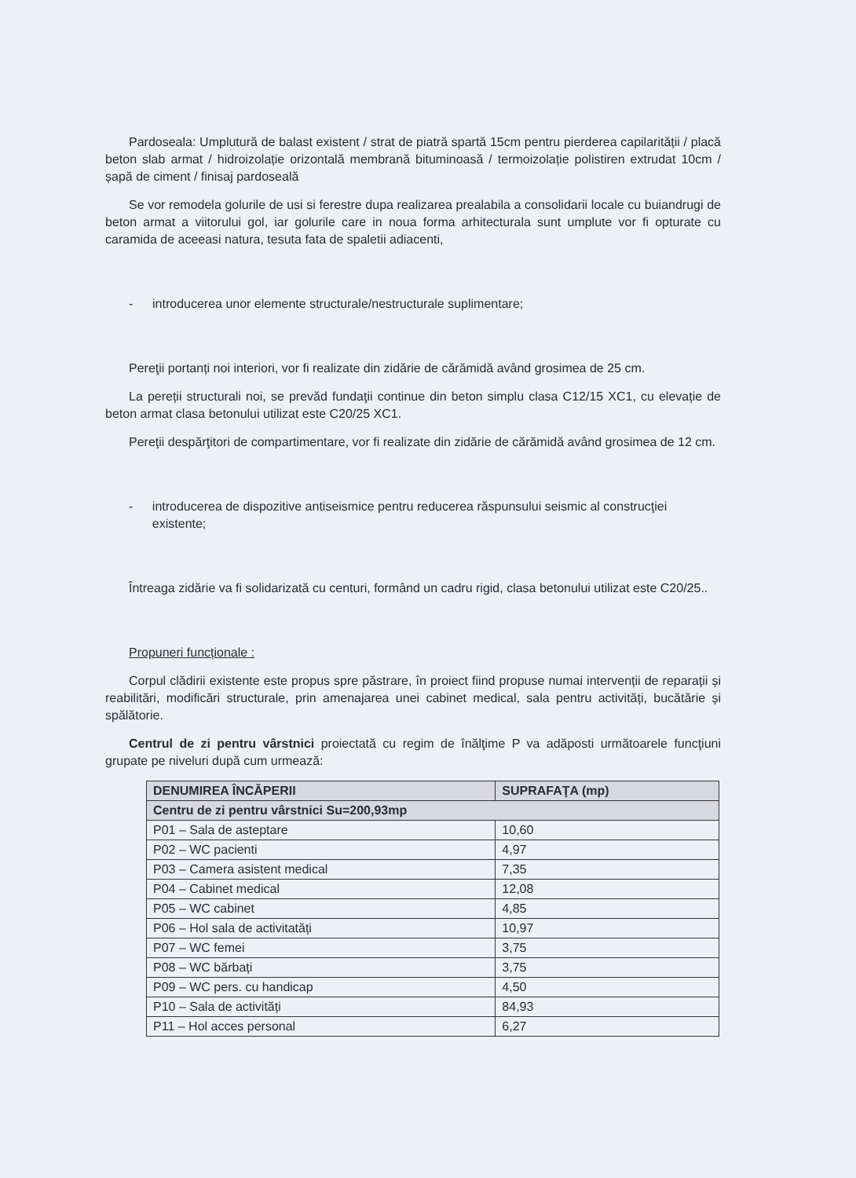Pardoseala: Umplutură de balast existent / strat de piatră spartă 15cm pentru pierderea capilarității / placă beton slab armat / hidroizolație orizontală membrană bituminoasă / termoizolație polistiren extrudat 10cm / șapă de ciment / finisaj pardoseală
Se vor remodela golurile de usi si ferestre dupa realizarea prealabila a consolidarii locale cu buiandrugi de beton armat a viitorului gol, iar golurile care in noua forma arhitecturala sunt umplute vor fi opturate cu caramida de aceeasi natura, tesuta fata de spaletii adiacenti,
- introducerea unor elemente structurale/nestructurale suplimentare;
Pereţii portanți noi interiori, vor fi realizate din zidărie de cărămidă având grosimea de 25 cm.
La pereții structurali noi, se prevăd fundaţii continue din beton simplu clasa C12/15 XC1, cu elevație de beton armat clasa betonului utilizat este C20/25 XC1.
Pereţii despărţitori de compartimentare, vor fi realizate din zidărie de cărămidă având grosimea de 12 cm.
- introducerea de dispozitive antiseismice pentru reducerea răspunsului seismic al construcţiei existente;
Întreaga zidărie va fi solidarizată cu centuri, formând un cadru rigid, clasa betonului utilizat este C20/25..
Propuneri funcționale :
Corpul clădirii existente este propus spre păstrare, în proiect fiind propuse numai intervenții de reparații și reabilitări, modificări structurale, prin amenajarea unei cabinet medical, sala pentru activități, bucătărie și spălătorie.
Centrul de zi pentru vârstnici proiectată cu regim de înălţime P va adăposti următoarele funcţiuni grupate pe niveluri după cum urmează:
| DENUMIREA ÎNCĂPERII | SUPRAFAŢA (mp) |
| --- | --- |
| Centru de zi pentru vârstnici Su=200,93mp | |
| P01 – Sala de asteptare | 10,60 |
| P02 – WC pacienti | 4,97 |
| P03 – Camera asistent medical | 7,35 |
| P04 – Cabinet medical | 12,08 |
| P05 – WC cabinet | 4,85 |
| P06 – Hol sala de activitatăți | 10,97 |
| P07 – WC femei | 3,75 |
| P08 – WC bărbați | 3,75 |
| P09 – WC pers. cu handicap | 4,50 |
| P10 – Sala de activități | 84,93 |
| P11 – Hol acces personal | 6,27 |